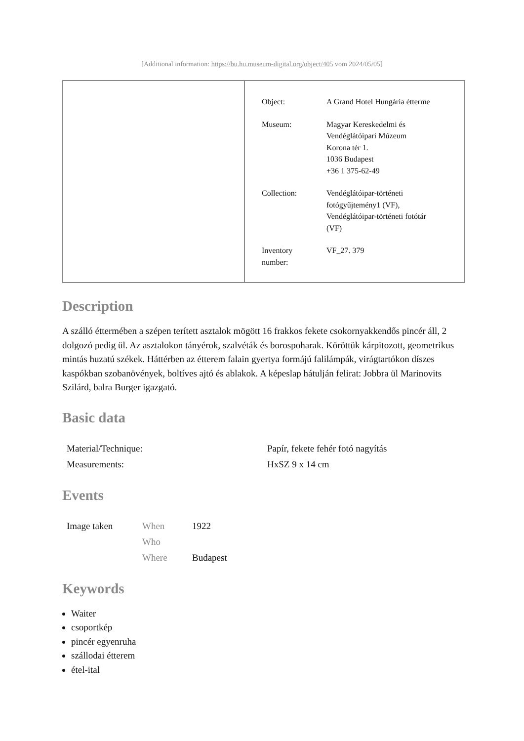[Additional information: https://bu.hu.museum-digital.org/object/405 vom 2024/05/05]
| Object: | A Grand Hotel Hungária étterme |
| Museum: | Magyar Kereskedelmi és Vendéglátóipari Múzeum Korona tér 1. 1036 Budapest +36 1 375-62-49 |
| Collection: | Vendéglátóipar-történeti fotógyűjtemény1 (VF), Vendéglátóipar-történeti fotótár (VF) |
| Inventory number: | VF_27. 379 |
Description
A szálló éttermében a szépen terített asztalok mögött 16 frakkos fekete csokornyakkendős pincér áll, 2 dolgozó pedig ül. Az asztalokon tányérok, szalvéták és borospoharak. Köröttük kárpitozott, geometrikus mintás huzatú székek. Háttérben az étterem falain gyertya formájú falilámpák, virágtartókon díszes kaspókban szobanövények, boltíves ajtó és ablakok. A képeslap hátulján felirat: Jobbra ül Marinovits Szilárd, balra Burger igazgató.
Basic data
| Material/Technique: | Papír, fekete fehér fotó nagyítás |
| Measurements: | HxSZ 9 x 14 cm |
Events
| Image taken | When | 1922 |
| | Who | |
| | Where | Budapest |
Keywords
Waiter
csoportkép
pincér egyenruha
szállodai étterem
étel-ital